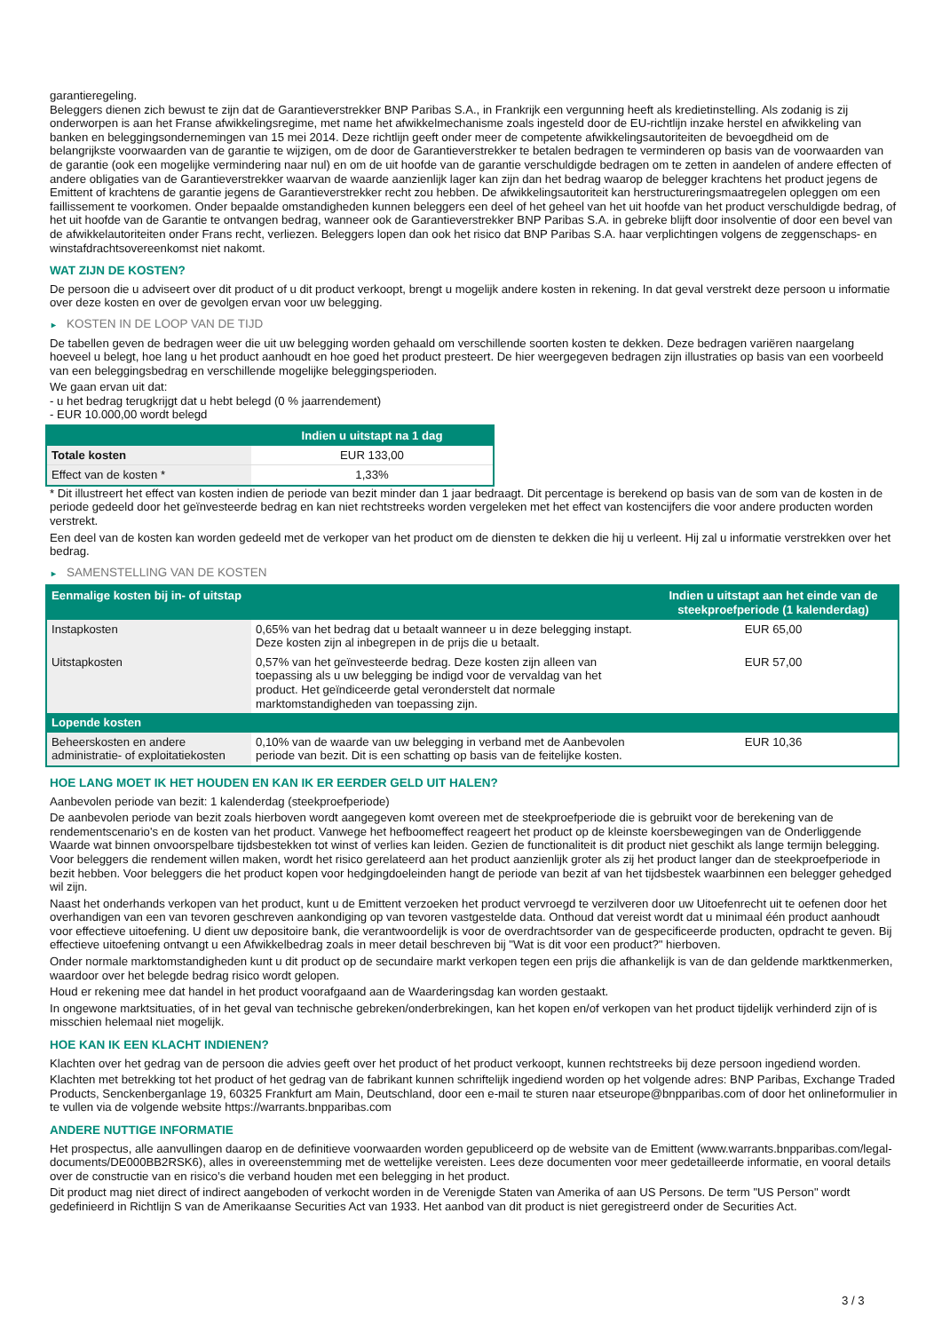garantieregeling.
Beleggers dienen zich bewust te zijn dat de Garantieverstrekker BNP Paribas S.A., in Frankrijk een vergunning heeft als kredietinstelling. Als zodanig is zij onderworpen is aan het Franse afwikkelingsregime, met name het afwikkelmechanisme zoals ingesteld door de EU-richtlijn inzake herstel en afwikkeling van banken en beleggingsondernemingen van 15 mei 2014. Deze richtlijn geeft onder meer de competente afwikkelingsautoriteiten de bevoegdheid om de belangrijkste voorwaarden van de garantie te wijzigen, om de door de Garantieverstrekker te betalen bedragen te verminderen op basis van de voorwaarden van de garantie (ook een mogelijke vermindering naar nul) en om de uit hoofde van de garantie verschuldigde bedragen om te zetten in aandelen of andere effecten of andere obligaties van de Garantieverstrekker waarvan de waarde aanzienlijk lager kan zijn dan het bedrag waarop de belegger krachtens het product jegens de Emittent of krachtens de garantie jegens de Garantieverstrekker recht zou hebben. De afwikkelingsautoriteit kan herstructureringsmaatregelen opleggen om een faillissement te voorkomen. Onder bepaalde omstandigheden kunnen beleggers een deel of het geheel van het uit hoofde van het product verschuldigde bedrag, of het uit hoofde van de Garantie te ontvangen bedrag, wanneer ook de Garantieverstrekker BNP Paribas S.A. in gebreke blijft door insolventie of door een bevel van de afwikkelautoriteiten onder Frans recht, verliezen. Beleggers lopen dan ook het risico dat BNP Paribas S.A. haar verplichtingen volgens de zeggenschaps- en winstafdrachtsovereenkomst niet nakomt.
WAT ZIJN DE KOSTEN?
De persoon die u adviseert over dit product of u dit product verkoopt, brengt u mogelijk andere kosten in rekening. In dat geval verstrekt deze persoon u informatie over deze kosten en over de gevolgen ervan voor uw belegging.
► KOSTEN IN DE LOOP VAN DE TIJD
De tabellen geven de bedragen weer die uit uw belegging worden gehaald om verschillende soorten kosten te dekken. Deze bedragen variëren naargelang hoeveel u belegt, hoe lang u het product aanhoudt en hoe goed het product presteert. De hier weergegeven bedragen zijn illustraties op basis van een voorbeeld van een beleggingsbedrag en verschillende mogelijke beleggingsperioden.
We gaan ervan uit dat:
- u het bedrag terugkrijgt dat u hebt belegd (0 % jaarrendement)
- EUR 10.000,00 wordt belegd
| | Indien u uitstapt na 1 dag |
| --- | --- |
| Totale kosten | EUR 133,00 |
| Effect van de kosten * | 1,33% |
* Dit illustreert het effect van kosten indien de periode van bezit minder dan 1 jaar bedraagt. Dit percentage is berekend op basis van de som van de kosten in de periode gedeeld door het geïnvesteerde bedrag en kan niet rechtstreeks worden vergeleken met het effect van kostencijfers die voor andere producten worden verstrekt.
Een deel van de kosten kan worden gedeeld met de verkoper van het product om de diensten te dekken die hij u verleent. Hij zal u informatie verstrekken over het bedrag.
► SAMENSTELLING VAN DE KOSTEN
| Eenmalige kosten bij in- of uitstap | | Indien u uitstapt aan het einde van de steekproefperiode (1 kalenderdag) |
| --- | --- | --- |
| Instapkosten | 0,65% van het bedrag dat u betaalt wanneer u in deze belegging instapt. Deze kosten zijn al inbegrepen in de prijs die u betaalt. | EUR 65,00 |
| Uitstapkosten | 0,57% van het geïnvesteerde bedrag. Deze kosten zijn alleen van toepassing als u uw belegging be indigd voor de vervaldag van het product. Het geïndiceerde getal veronderstelt dat normale marktomstandigheden van toepassing zijn. | EUR 57,00 |
| Lopende kosten | | |
| Beheerskosten en andere administratie- of exploitatiekosten | 0,10% van de waarde van uw belegging in verband met de Aanbevolen periode van bezit. Dit is een schatting op basis van de feitelijke kosten. | EUR 10,36 |
HOE LANG MOET IK HET HOUDEN EN KAN IK ER EERDER GELD UIT HALEN?
Aanbevolen periode van bezit: 1 kalenderdag (steekproefperiode)
De aanbevolen periode van bezit zoals hierboven wordt aangegeven komt overeen met de steekproefperiode die is gebruikt voor de berekening van de rendementscenario's en de kosten van het product. Vanwege het hefboomeffect reageert het product op de kleinste koersbewegingen van de Onderliggende Waarde wat binnen onvoorspelbare tijdsbestekken tot winst of verlies kan leiden. Gezien de functionaliteit is dit product niet geschikt als lange termijn belegging. Voor beleggers die rendement willen maken, wordt het risico gerelateerd aan het product aanzienlijk groter als zij het product langer dan de steekproefperiode in bezit hebben. Voor beleggers die het product kopen voor hedgingdoeleinden hangt de periode van bezit af van het tijdsbestek waarbinnen een belegger gehedged wil zijn.
Naast het onderhands verkopen van het product, kunt u de Emittent verzoeken het product vervroegd te verzilveren door uw Uitoefenrecht uit te oefenen door het overhandigen van een van tevoren geschreven aankondiging op van tevoren vastgestelde data. Onthoud dat vereist wordt dat u minimaal één product aanhoudt voor effectieve uitoefening. U dient uw depositoire bank, die verantwoordelijk is voor de overdrachtsorder van de gespecificeerde producten, opdracht te geven. Bij effectieve uitoefening ontvangt u een Afwikkelbedrag zoals in meer detail beschreven bij "Wat is dit voor een product?" hierboven.
Onder normale marktomstandigheden kunt u dit product op de secundaire markt verkopen tegen een prijs die afhankelijk is van de dan geldende marktkenmerken, waardoor over het belegde bedrag risico wordt gelopen.
Houd er rekening mee dat handel in het product voorafgaand aan de Waarderingsdag kan worden gestaakt.
In ongewone marktsituaties, of in het geval van technische gebreken/onderbrekingen, kan het kopen en/of verkopen van het product tijdelijk verhinderd zijn of is misschien helemaal niet mogelijk.
HOE KAN IK EEN KLACHT INDIENEN?
Klachten over het gedrag van de persoon die advies geeft over het product of het product verkoopt, kunnen rechtstreeks bij deze persoon ingediend worden.
Klachten met betrekking tot het product of het gedrag van de fabrikant kunnen schriftelijk ingediend worden op het volgende adres: BNP Paribas, Exchange Traded Products, Senckenberganlage 19, 60325 Frankfurt am Main, Deutschland, door een e-mail te sturen naar etseurope@bnpparibas.com of door het onlineformulier in te vullen via de volgende website https://warrants.bnpparibas.com
ANDERE NUTTIGE INFORMATIE
Het prospectus, alle aanvullingen daarop en de definitieve voorwaarden worden gepubliceerd op de website van de Emittent (www.warrants.bnpparibas.com/legal-documents/DE000BB2RSK6), alles in overeenstemming met de wettelijke vereisten. Lees deze documenten voor meer gedetailleerde informatie, en vooral details over de constructie van en risico’s die verband houden met een belegging in het product.
Dit product mag niet direct of indirect aangeboden of verkocht worden in de Verenigde Staten van Amerika of aan US Persons. De term "US Person" wordt gedefinieerd in Richtlijn S van de Amerikaanse Securities Act van 1933. Het aanbod van dit product is niet geregistreerd onder de Securities Act.
3 / 3